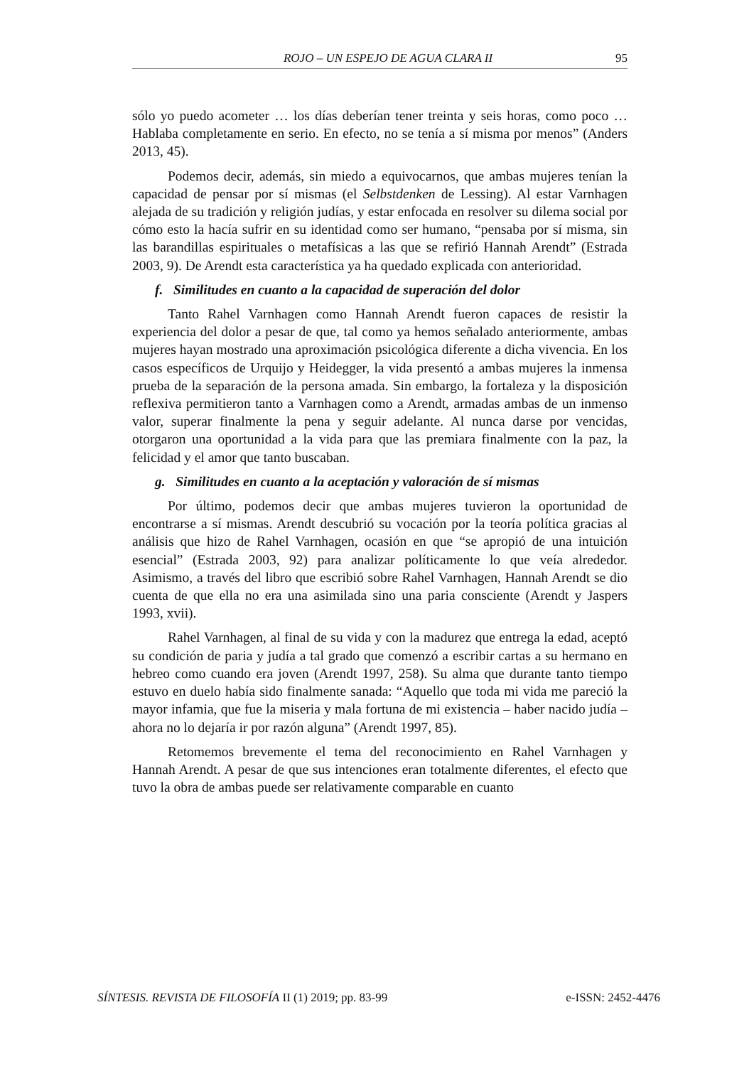ROJO – UN ESPEJO DE AGUA CLARA II 95
sólo yo puedo acometer … los días deberían tener treinta y seis horas, como poco … Hablaba completamente en serio. En efecto, no se tenía a sí misma por menos” (Anders 2013, 45).
Podemos decir, además, sin miedo a equivocarnos, que ambas mujeres te­nían la capacidad de pensar por sí mismas (el Selbstdenken de Lessing). Al estar Varnhagen alejada de su tradición y religión judías, y estar enfocada en resolver su dilema social por cómo esto la hacía sufrir en su identidad como ser humano, “pensaba por sí misma, sin las barandillas espirituales o metafísicas a las que se refirió Hannah Arendt” (Estrada 2003, 9). De Arendt esta característica ya ha quedado explicada con anterioridad.
f. Similitudes en cuanto a la capacidad de superación del dolor
Tanto Rahel Varnhagen como Hannah Arendt fueron capaces de resistir la experiencia del dolor a pesar de que, tal como ya hemos señalado anteriormente, ambas mujeres hayan mostrado una aproximación psicológica diferente a dicha vivencia. En los casos específicos de Urquijo y Heidegger, la vida presentó a ambas mujeres la inmensa prueba de la separación de la persona amada. Sin em­bargo, la fortaleza y la disposición reflexiva permitieron tanto a Varnhagen como a Arendt, armadas ambas de un inmenso valor, superar finalmente la pena y se­guir adelante. Al nunca darse por vencidas, otorgaron una oportunidad a la vida para que las premiara finalmente con la paz, la felicidad y el amor que tanto bus­caban.
g. Similitudes en cuanto a la aceptación y valoración de sí mismas
Por último, podemos decir que ambas mujeres tuvieron la oportunidad de encontrarse a sí mismas. Arendt descubrió su vocación por la teoría política gra­cias al análisis que hizo de Rahel Varnhagen, ocasión en que “se apropió de una intuición esencial” (Estrada 2003, 92) para analizar políticamente lo que veía al­rededor. Asimismo, a través del libro que escribió sobre Rahel Varnhagen, Han­nah Arendt se dio cuenta de que ella no era una asimilada sino una paria cons­ciente (Arendt y Jaspers 1993, xvii).
Rahel Varnhagen, al final de su vida y con la madurez que entrega la edad, aceptó su condición de paria y judía a tal grado que comenzó a escribir cartas a su hermano en hebreo como cuando era joven (Arendt 1997, 258). Su alma que durante tanto tiempo estuvo en duelo había sido finalmente sanada: “Aquello que toda mi vida me pareció la mayor infamia, que fue la miseria y mala fortuna de mi existencia – haber nacido judía – ahora no lo dejaría ir por razón alguna” (Arendt 1997, 85).
Retomemos brevemente el tema del reconocimiento en Rahel Varnhagen y Hannah Arendt. A pesar de que sus intenciones eran totalmente diferentes, el efecto que tuvo la obra de ambas puede ser relativamente comparable en cuanto
SÍNTESIS. REVISTA DE FILOSOFÍA II (1) 2019; pp. 83-99 e-ISSN: 2452-4476